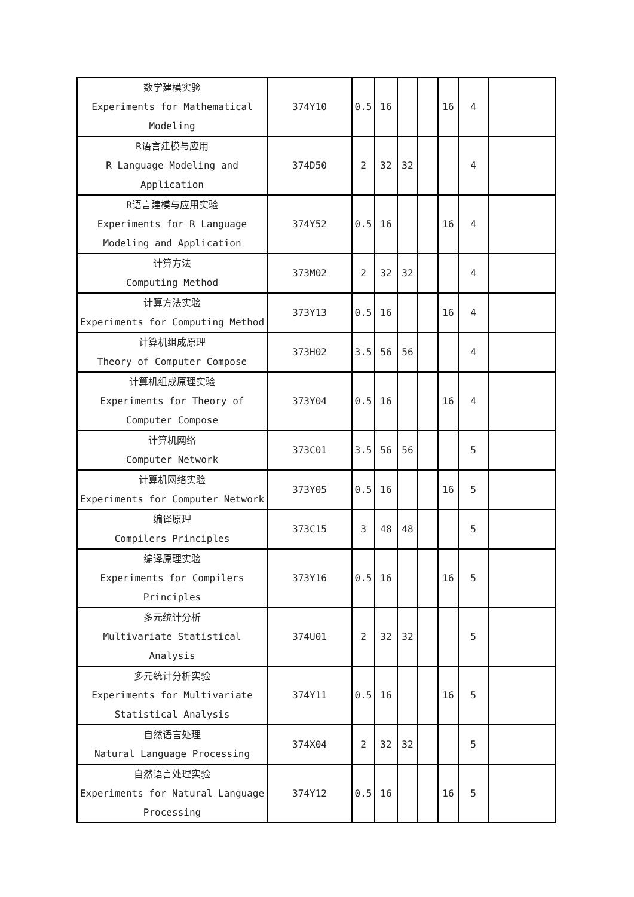| 数学建模实验 Experiments for Mathematical Modeling | 374Y10 | 0.5 | 16 | | | 16 | 4 | |
| R语言建模与应用 R Language Modeling and Application | 374D50 | 2 | 32 | 32 | | | 4 | |
| R语言建模与应用实验 Experiments for R Language Modeling and Application | 374Y52 | 0.5 | 16 | | | 16 | 4 | |
| 计算方法 Computing Method | 373M02 | 2 | 32 | 32 | | | 4 | |
| 计算方法实验 Experiments for Computing Method | 373Y13 | 0.5 | 16 | | | 16 | 4 | |
| 计算机组成原理 Theory of Computer Compose | 373H02 | 3.5 | 56 | 56 | | | 4 | |
| 计算机组成原理实验 Experiments for Theory of Computer Compose | 373Y04 | 0.5 | 16 | | | 16 | 4 | |
| 计算机网络 Computer Network | 373C01 | 3.5 | 56 | 56 | | | 5 | |
| 计算机网络实验 Experiments for Computer Network | 373Y05 | 0.5 | 16 | | | 16 | 5 | |
| 编译原理 Compilers Principles | 373C15 | 3 | 48 | 48 | | | 5 | |
| 编译原理实验 Experiments for Compilers Principles | 373Y16 | 0.5 | 16 | | | 16 | 5 | |
| 多元统计分析 Multivariate Statistical Analysis | 374U01 | 2 | 32 | 32 | | | 5 | |
| 多元统计分析实验 Experiments for Multivariate Statistical Analysis | 374Y11 | 0.5 | 16 | | | 16 | 5 | |
| 自然语言处理 Natural Language Processing | 374X04 | 2 | 32 | 32 | | | 5 | |
| 自然语言处理实验 Experiments for Natural Language Processing | 374Y12 | 0.5 | 16 | | | 16 | 5 | |